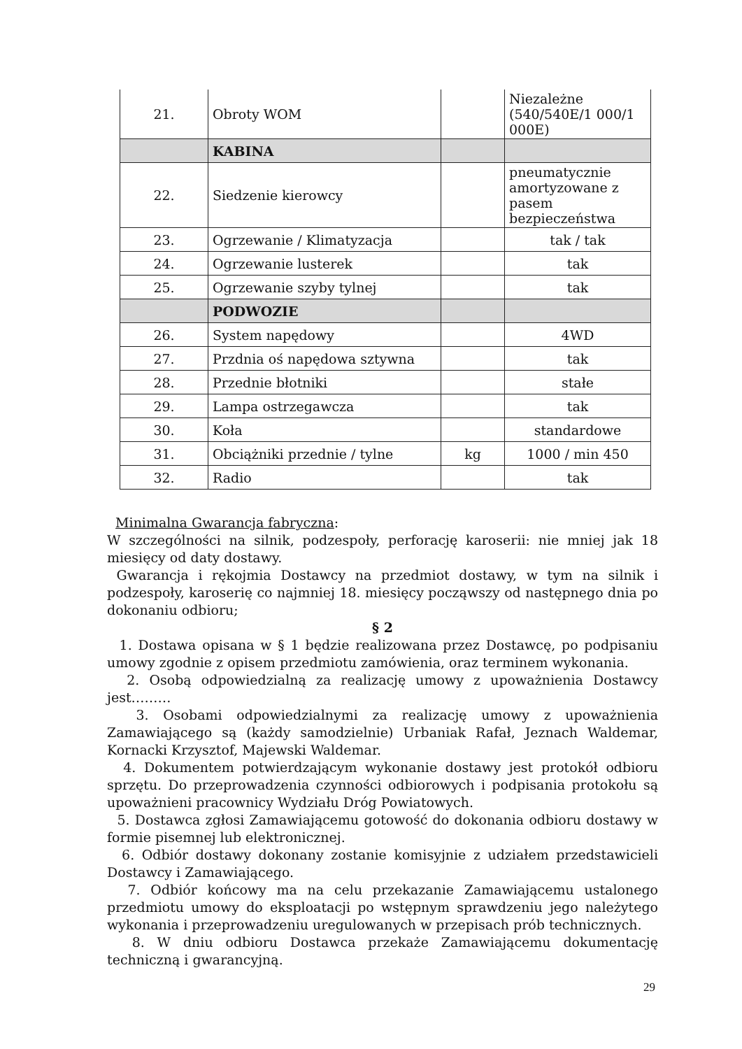| 21. | Obroty WOM | | Niezależne (540/540E/1 000/1 000E) |
| | KABINA | | |
| 22. | Siedzenie kierowcy | | pneumatycznie amortyzowane z pasem bezpieczeństwa |
| 23. | Ogrzewanie / Klimatyzacja | | tak / tak |
| 24. | Ogrzewanie lusterek | | tak |
| 25. | Ogrzewanie szyby tylnej | | tak |
| | PODWOZIE | | |
| 26. | System napędowy | | 4WD |
| 27. | Przdnia oś napędowa sztywna | | tak |
| 28. | Przednie błotniki | | stałe |
| 29. | Lampa ostrzegawcza | | tak |
| 30. | Koła | | standardowe |
| 31. | Obciążniki przednie / tylne | kg | 1000 / min 450 |
| 32. | Radio | | tak |
Minimalna Gwarancja fabryczna:
W szczególności na silnik, podzespoły, perforację karoserii: nie mniej jak 18 miesięcy od daty dostawy.
Gwarancja i rękojmia Dostawcy na przedmiot dostawy, w tym na silnik i podzespoły, karoserię co najmniej 18. miesięcy począwszy od następnego dnia po dokonaniu odbioru;
§ 2
1. Dostawa opisana w § 1 będzie realizowana przez Dostawcę, po podpisaniu umowy zgodnie z opisem przedmiotu zamówienia, oraz terminem wykonania.
2. Osobą odpowiedzialną za realizację umowy z upoważnienia Dostawcy jest………
3. Osobami odpowiedzialnymi za realizację umowy z upoważnienia Zamawiającego są (każdy samodzielnie) Urbaniak Rafał, Jeznach Waldemar, Kornacki Krzysztof, Majewski Waldemar.
4. Dokumentem potwierdzającym wykonanie dostawy jest protokół odbioru sprzętu. Do przeprowadzenia czynności odbiorowych i podpisania protokołu są upoważnieni pracownicy Wydziału Dróg Powiatowych.
5. Dostawca zgłosi Zamawiającemu gotowość do dokonania odbioru dostawy w formie pisemnej lub elektronicznej.
6. Odbiór dostawy dokonany zostanie komisyjnie z udziałem przedstawicieli Dostawcy i Zamawiającego.
7. Odbiór końcowy ma na celu przekazanie Zamawiającemu ustalonego przedmiotu umowy do eksploatacji po wstępnym sprawdzeniu jego należytego wykonania i przeprowadzeniu uregulowanych w przepisach prób technicznych.
8. W dniu odbioru Dostawca przekaże Zamawiającemu dokumentację techniczną i gwarancyjną.
29